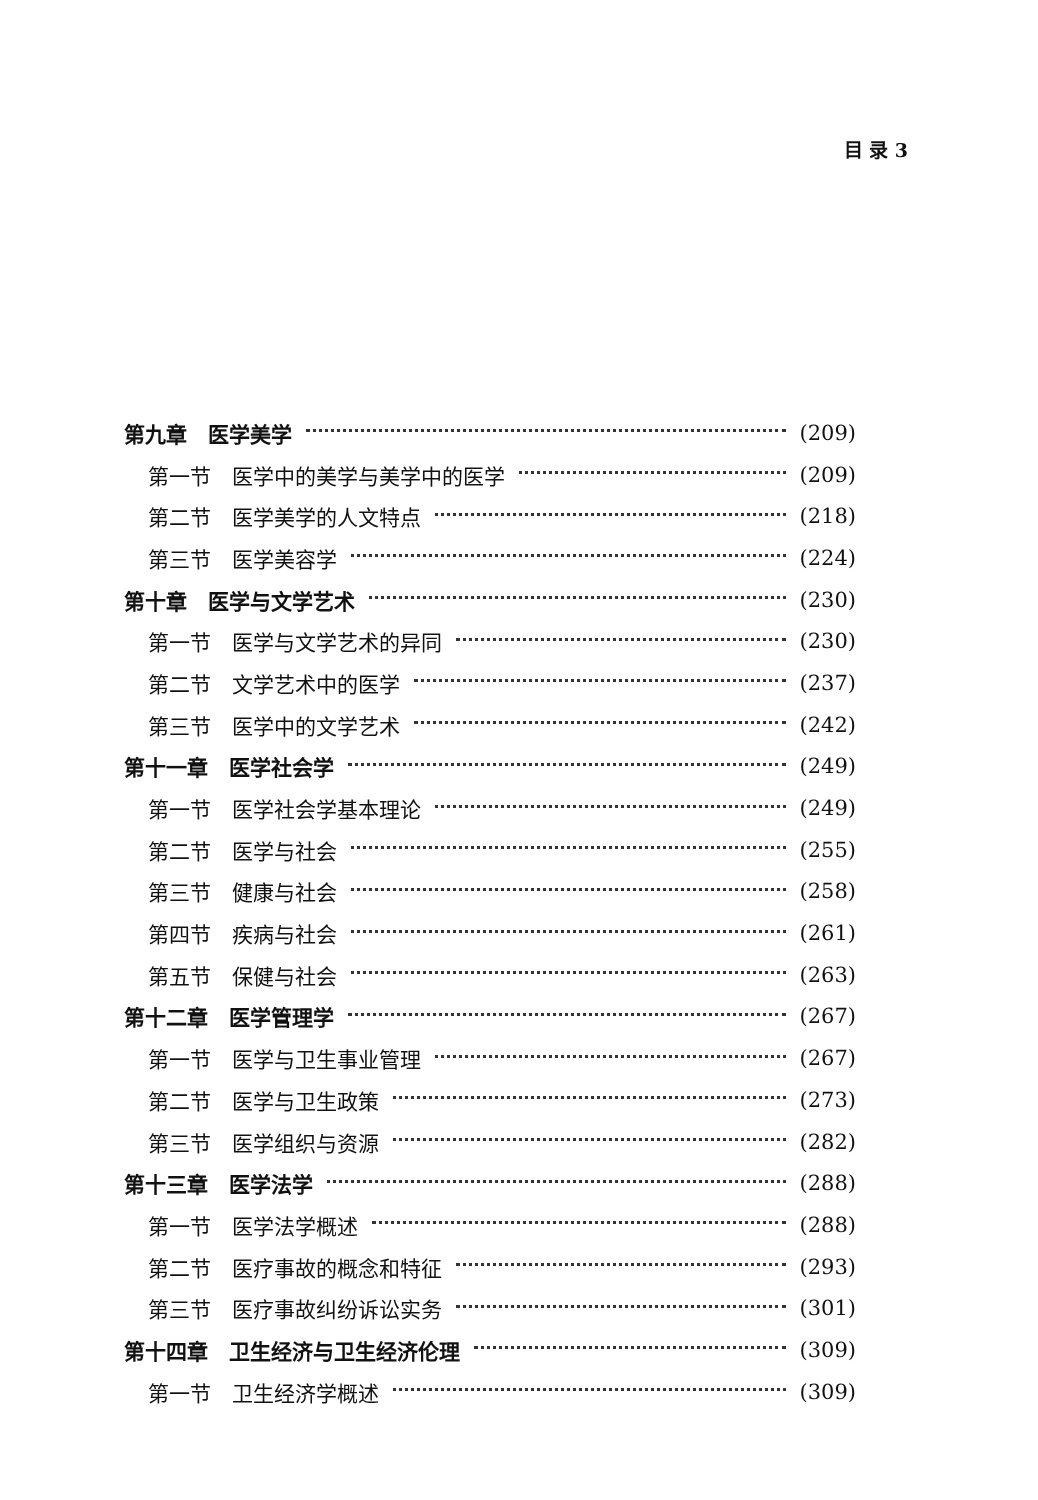目 录 3
第九章　医学美学 (209)
第一节　医学中的美学与美学中的医学 (209)
第二节　医学美学的人文特点 (218)
第三节　医学美容学 (224)
第十章　医学与文学艺术 (230)
第一节　医学与文学艺术的异同 (230)
第二节　文学艺术中的医学 (237)
第三节　医学中的文学艺术 (242)
第十一章　医学社会学 (249)
第一节　医学社会学基本理论 (249)
第二节　医学与社会 (255)
第三节　健康与社会 (258)
第四节　疾病与社会 (261)
第五节　保健与社会 (263)
第十二章　医学管理学 (267)
第一节　医学与卫生事业管理 (267)
第二节　医学与卫生政策 (273)
第三节　医学组织与资源 (282)
第十三章　医学法学 (288)
第一节　医学法学概述 (288)
第二节　医疗事故的概念和特征 (293)
第三节　医疗事故纠纷诉讼实务 (301)
第十四章　卫生经济与卫生经济伦理 (309)
第一节　卫生经济学概述 (309)